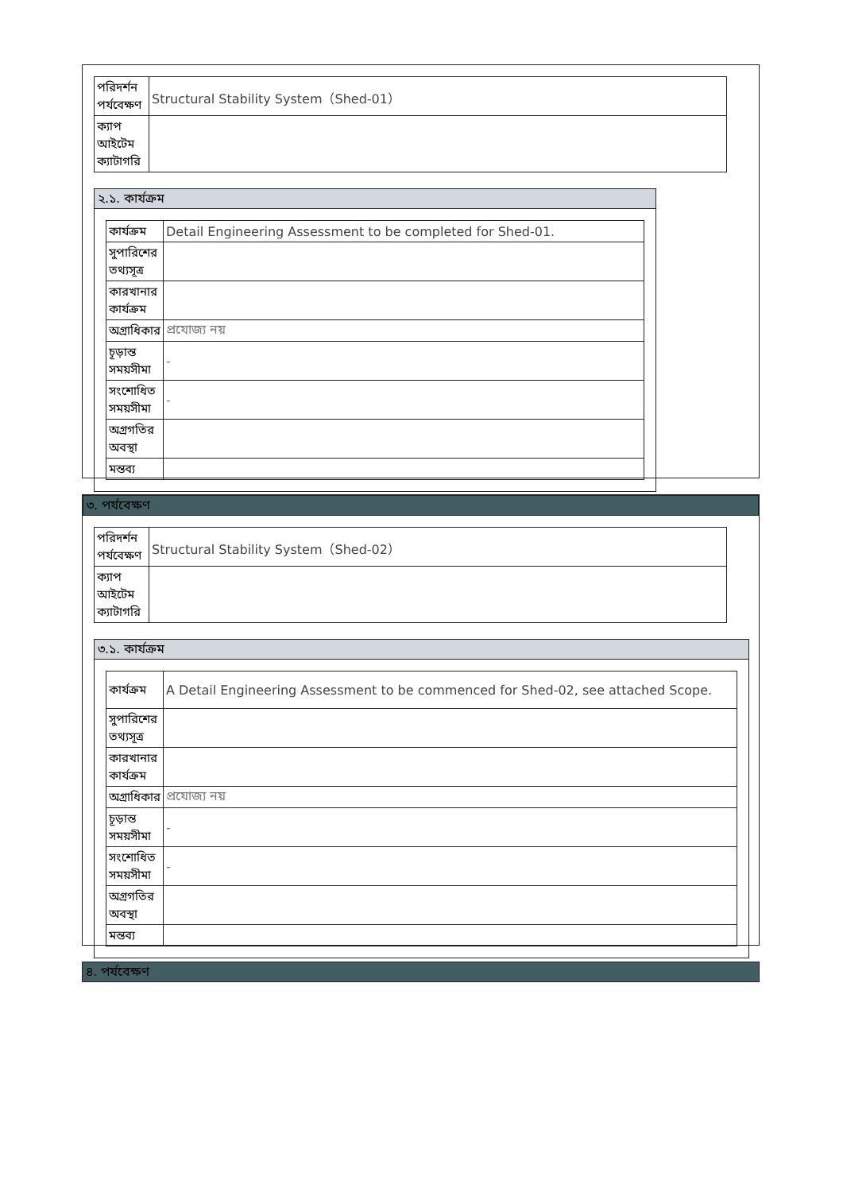| পরিদর্শন পর্যবেক্ষণ | Structural Stability System（Shed-01） |
| ক্যাপ আইটেম ক্যাটাগরি | |
২.১. কার্যক্রম
| কার্যক্রম | Detail Engineering Assessment to be completed for Shed-01. |
| সুপারিশের তথ্যসূত্র | |
| কারখানার কার্যক্রম | |
| অগ্রাধিকার | প্রযোজ্য নয় |
| চূড়ান্ত সময়সীমা | - |
| সংশোধিত সময়সীমা | - |
| অগ্রগতির অবস্থা | |
| মন্তব্য | |
৩. পর্যবেক্ষণ
| পরিদর্শন পর্যবেক্ষণ | Structural Stability System（Shed-02） |
| ক্যাপ আইটেম ক্যাটাগরি | |
৩.১. কার্যক্রম
| কার্যক্রম | A Detail Engineering Assessment to be commenced for Shed-02, see attached Scope. |
| সুপারিশের তথ্যসূত্র | |
| কারখানার কার্যক্রম | |
| অগ্রাধিকার | প্রযোজ্য নয় |
| চূড়ান্ত সময়সীমা | - |
| সংশোধিত সময়সীমা | - |
| অগ্রগতির অবস্থা | |
| মন্তব্য | |
৪. পর্যবেক্ষণ